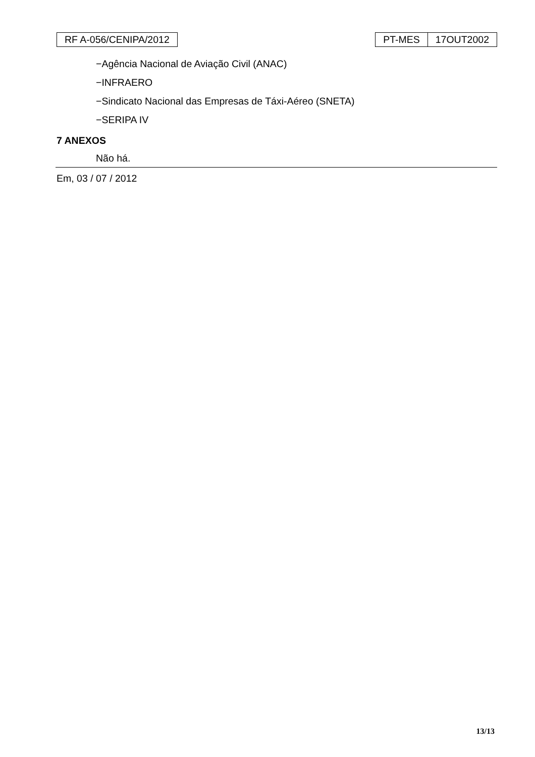RF A-056/CENIPA/2012 PT-MES 17OUT2002
−Agência Nacional de Aviação Civil (ANAC)
−INFRAERO
−Sindicato Nacional das Empresas de Táxi-Aéreo (SNETA)
−SERIPA IV
7 ANEXOS
Não há.
Em, 03 / 07 / 2012
13/13